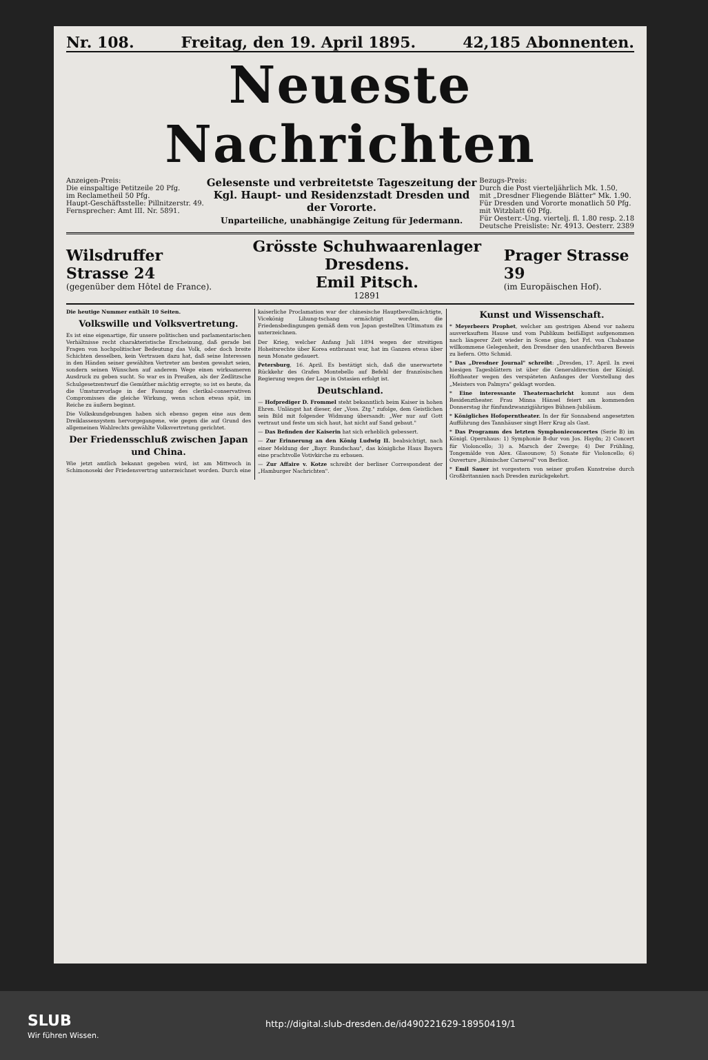Nr. 108. Freitag, den 19. April 1895. 42,185 Abonnenten.
Neueste Nachrichten
Anzeigen-Preis:
Die einspaltige Petitzeile 20 Pfg.
im Reclametheil 50 Pfg.
Haupt-Geschäftsstelle: Pillnitzerstr. 49.
Fernsprecher: Amt III. Nr. 5891.
Gelesenste und verbreitetste Tageszeitung der Kgl. Haupt- und Residenzstadt Dresden und der Vororte.
Unparteiliche, unabhängige Zeitung für Jedermann.
Bezugs-Preis:
Durch die Post vierteljährlich Mk. 1.50,
mit „Dresdner Fliegende Blätter" Mk. 1.90.
Für Dresden und Vororte monatlich 50 Pfg.
mit Witzblatt 60 Pfg.
Für Oesterr.-Ung. viertelj. fl. 1.80 resp. 2.18
Deutsche Preisliste: Nr. 4913. Oesterr. 2389
Wilsdruffer Strasse 24
(gegenüber dem Hôtel de France).
Grösste Schuhwaarenlager Dresdens.
Emil Pitsch.
12891
Prager Strasse 39
(im Europäischen Hof).
Die heutige Nummer enthält 10 Seiten.
Volkswille und Volksvertretung.
Es ist eine eigenartige, für unsere politischen und parlamentarischen Verhältnisse recht charakteristische Erscheinung, daß gerade bei Fragen von hochpolitischer Bedeutung das Volk, oder doch breite Schichten desselben, kein Vertrauen dazu hat, daß seine Interessen in den Händen seiner gewählten Vertreter am besten gewahrt seien, sondern seinen Wünschen auf anderem Wege einen wirksameren Ausdruck zu geben sucht. So war es in Preußen, als der Zedlitzsche Schulgesetzentwurf die Gemüther mächtig erregte; so ist es heute, da die Umsturzvorlage in der Fassung des clerikal-conservativen Compromisses die gleiche Wirkung, wenn schon etwas spät, im Reiche zu äußern beginnt.
Die Volkskundgebungen haben sich ebenso gegen eine aus dem Dreiklassensystem hervorgegangene, wie gegen die auf Grund des allgemeinen Wahlrechts gewählte Volksvertretung gerichtet.
Der Friedensschluß zwischen Japan und China.
Wie jetzt amtlich bekannt gegeben wird, ist am Mittwoch in Schimonoseki der Friedensvertrag unterzeichnet worden. Durch eine kaiserliche Proclamation war der chinesische Hauptbevollmächtigte, Vicekönig Lihung-tschang ermächtigt worden, die Friedensbedingungen gemäß dem von Japan gestellten Ultimatum zu unterzeichnen.
Der Krieg, welcher Anfang Juli 1894 wegen der streitigen Hoheitsrechte über Korea entbrannt war, hat im Ganzen etwas über neun Monate gedauert.
Petersburg, 16. April. Es bestätigt sich, daß die unerwartete Rückkehr des Grafen Montebello auf Befehl der französischen Regierung wegen der Lage in Ostasien erfolgt ist.
Deutschland.
— Hofprediger D. Frommel steht bekanntlich beim Kaiser in hohen Ehren. Unlängst hat dieser, der „Voss. Ztg." zufolge, dem Geistlichen sein Bild mit folgender Widmung übersandt: „Wer nur auf Gott vertraut und feste um sich haut, hat nicht auf Sand gebaut."
— Das Befinden der Kaiserin hat sich erheblich gebessert.
— Zur Erinnerung an den König Ludwig II. beabsichtigt, nach einer Meldung der „Bayr. Rundschau", das königliche Haus Bayern eine prachtvolle Votivkirche zu erbauen.
— Zur Affaire v. Kotze schreibt der berliner Correspondent der „Hamburger Nachrichten".
Kunst und Wissenschaft.
* Meyerbeers Prophet, welcher am gestrigen Abend vor nahezu ausverkauftem Hause und vom Publikum beifälligst aufgenommen nach längerer Zeit wieder in Scene ging, bot Frl. von Chabanne willkommene Gelegenheit, den Dresdner den unanfechtbaren Beweis zu liefern. Otto Schmid.
* Das „Dresdner Journal" schreibt: „Dresden, 17. April. In zwei hiesigen Tagesblättern ist über die Generaldirection der Königl. Hoftheater wegen des verspäteten Anfanges der Vorstellung des „Meisters von Palmyra" geklagt worden.
* Eine interessante Theaternachricht kommt aus dem Residenztheater. Frau Minna Hänsel feiert am kommenden Donnerstag ihr fünfundzwanzigjähriges Bühnen-Jubiläum.
* Königliches Hofopernthеater. In der für Sonnabend angesetzten Aufführung des Tannhäuser singt Herr Krug als Gast.
* Das Programm des letzten Symphonieconcertes (Serie B) im Königl. Opernhaus: 1) Symphonie B-dur von Jos. Haydn; 2) Concert für Violoncello; 3) a. Marsch der Zwerge; 4) Der Frühling, Tongemälde von Alex. Glasounow; 5) Sonate für Violoncello; 6) Ouverture „Römischer Carneval" von Berlioz.
* Emil Sauer ist vorgestern von seiner großen Kunstreise durch Großbritannien nach Dresden zurückgekehrt.
SLUB
Wir führen Wissen.
http://digital.slub-dresden.de/id490221629-18950419/1